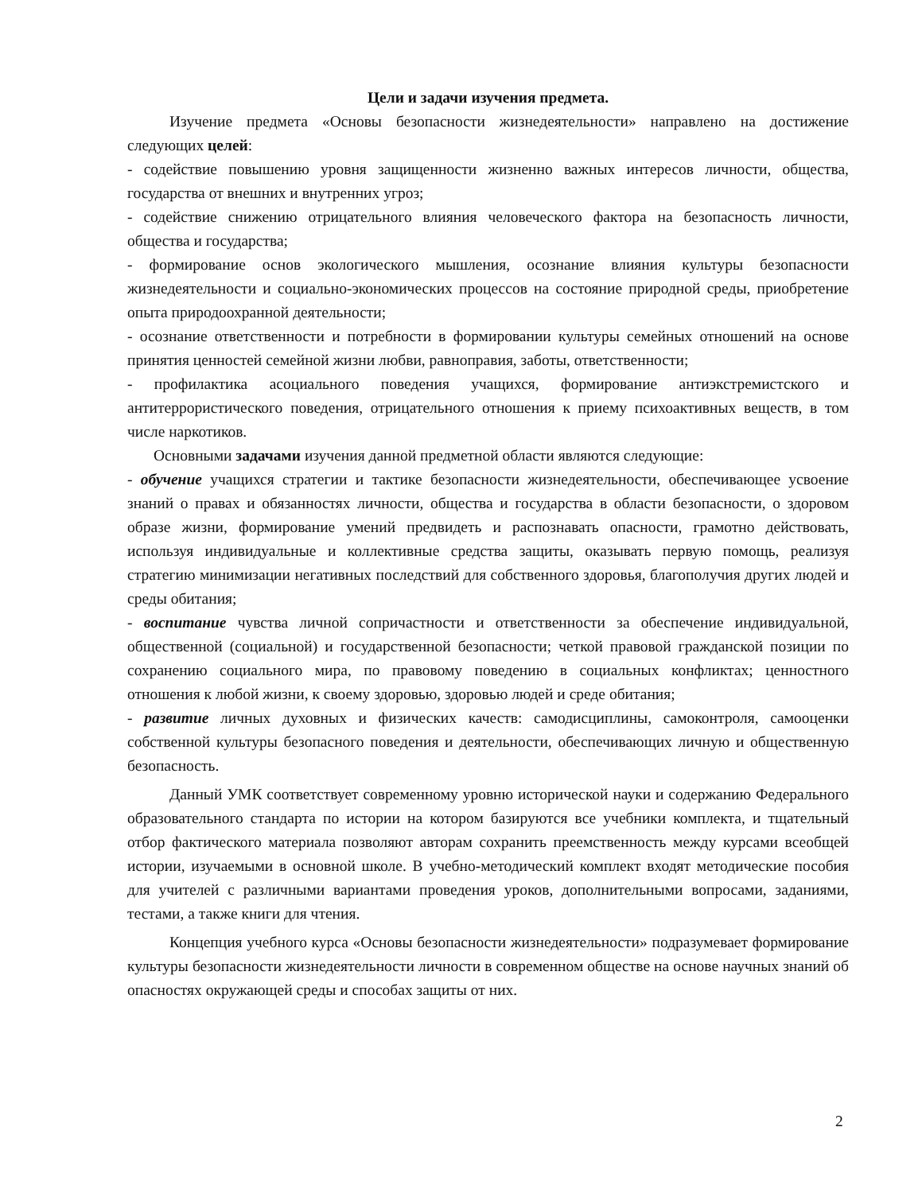Цели и задачи изучения предмета.
Изучение предмета «Основы безопасности жизнедеятельности» направлено на достижение следующих целей:
- содействие повышению уровня защищенности жизненно важных интересов личности, общества, государства от внешних и внутренних угроз;
- содействие снижению отрицательного влияния человеческого фактора на безопасность личности, общества и государства;
- формирование основ экологического мышления, осознание влияния культуры безопасности жизнедеятельности и социально-экономических процессов на состояние природной среды, приобретение опыта природоохранной деятельности;
- осознание ответственности и потребности в формировании культуры семейных отношений на основе принятия ценностей семейной жизни любви, равноправия, заботы, ответственности;
- профилактика асоциального поведения учащихся, формирование антиэкстремистского и антитеррористического поведения, отрицательного отношения к приему психоактивных веществ, в том числе наркотиков.
Основными задачами изучения данной предметной области являются следующие:
- обучение учащихся стратегии и тактике безопасности жизнедеятельности, обеспечивающее усвоение знаний о правах и обязанностях личности, общества и государства в области безопасности, о здоровом образе жизни, формирование умений предвидеть и распознавать опасности, грамотно действовать, используя индивидуальные и коллективные средства защиты, оказывать первую помощь, реализуя стратегию минимизации негативных последствий для собственного здоровья, благополучия других людей и среды обитания;
- воспитание чувства личной сопричастности и ответственности за обеспечение индивидуальной, общественной (социальной) и государственной безопасности; четкой правовой гражданской позиции по сохранению социального мира, по правовому поведению в социальных конфликтах; ценностного отношения к любой жизни, к своему здоровью, здоровью людей и среде обитания;
- развитие личных духовных и физических качеств: самодисциплины, самоконтроля, самооценки собственной культуры безопасного поведения и деятельности, обеспечивающих личную и общественную безопасность.
Данный УМК соответствует современному уровню исторической науки и содержанию Федерального образовательного стандарта по истории на котором базируются все учебники комплекта, и тщательный отбор фактического материала позволяют авторам сохранить преемственность между курсами всеобщей истории, изучаемыми в основной школе. В учебно-методический комплект входят методические пособия для учителей с различными вариантами проведения уроков, дополнительными вопросами, заданиями, тестами, а также книги для чтения.
Концепция учебного курса «Основы безопасности жизнедеятельности» подразумевает формирование культуры безопасности жизнедеятельности личности в современном обществе на основе научных знаний об опасностях окружающей среды и способах защиты от них.
2